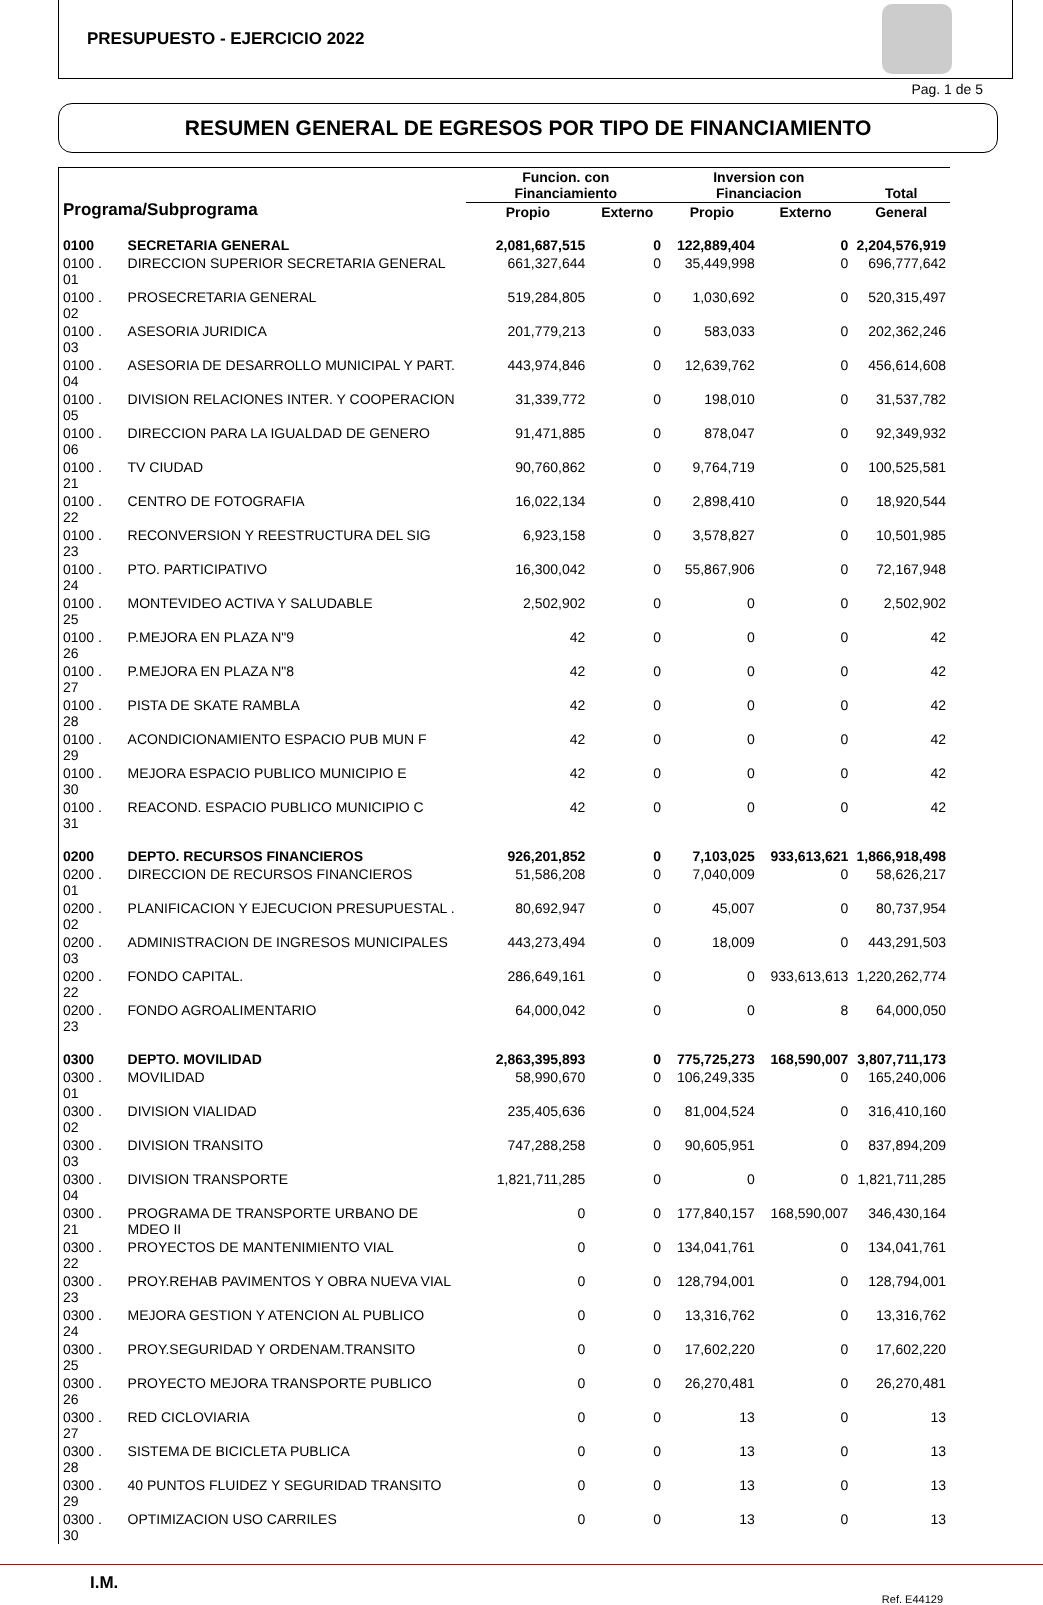PRESUPUESTO - EJERCICIO 2022
Pag. 1 de 5
RESUMEN GENERAL DE EGRESOS POR TIPO DE FINANCIAMIENTO
| Programa/Subprograma | | Funcion. con Financiamiento | | Inversion con Financiacion | | Total |
| --- | --- | --- | --- | --- | --- | --- |
| | | Propio | Externo | Propio | Externo | General |
| 0100 | SECRETARIA GENERAL | 2,081,687,515 | 0 | 122,889,404 | 0 | 2,204,576,919 |
| 0100 . 01 | DIRECCION SUPERIOR SECRETARIA GENERAL | 661,327,644 | 0 | 35,449,998 | 0 | 696,777,642 |
| 0100 . 02 | PROSECRETARIA GENERAL | 519,284,805 | 0 | 1,030,692 | 0 | 520,315,497 |
| 0100 . 03 | ASESORIA JURIDICA | 201,779,213 | 0 | 583,033 | 0 | 202,362,246 |
| 0100 . 04 | ASESORIA DE DESARROLLO MUNICIPAL Y PART. | 443,974,846 | 0 | 12,639,762 | 0 | 456,614,608 |
| 0100 . 05 | DIVISION RELACIONES INTER. Y COOPERACION | 31,339,772 | 0 | 198,010 | 0 | 31,537,782 |
| 0100 . 06 | DIRECCION PARA LA IGUALDAD DE GENERO | 91,471,885 | 0 | 878,047 | 0 | 92,349,932 |
| 0100 . 21 | TV CIUDAD | 90,760,862 | 0 | 9,764,719 | 0 | 100,525,581 |
| 0100 . 22 | CENTRO DE FOTOGRAFIA | 16,022,134 | 0 | 2,898,410 | 0 | 18,920,544 |
| 0100 . 23 | RECONVERSION Y REESTRUCTURA DEL SIG | 6,923,158 | 0 | 3,578,827 | 0 | 10,501,985 |
| 0100 . 24 | PTO. PARTICIPATIVO | 16,300,042 | 0 | 55,867,906 | 0 | 72,167,948 |
| 0100 . 25 | MONTEVIDEO ACTIVA Y SALUDABLE | 2,502,902 | 0 | 0 | 0 | 2,502,902 |
| 0100 . 26 | P.MEJORA EN PLAZA N"9 | 42 | 0 | 0 | 0 | 42 |
| 0100 . 27 | P.MEJORA EN PLAZA N"8 | 42 | 0 | 0 | 0 | 42 |
| 0100 . 28 | PISTA DE SKATE RAMBLA | 42 | 0 | 0 | 0 | 42 |
| 0100 . 29 | ACONDICIONAMIENTO ESPACIO PUB MUN F | 42 | 0 | 0 | 0 | 42 |
| 0100 . 30 | MEJORA ESPACIO PUBLICO MUNICIPIO E | 42 | 0 | 0 | 0 | 42 |
| 0100 . 31 | REACOND. ESPACIO PUBLICO MUNICIPIO C | 42 | 0 | 0 | 0 | 42 |
| 0200 | DEPTO. RECURSOS FINANCIEROS | 926,201,852 | 0 | 7,103,025 | 933,613,621 | 1,866,918,498 |
| 0200 . 01 | DIRECCION DE RECURSOS FINANCIEROS | 51,586,208 | 0 | 7,040,009 | 0 | 58,626,217 |
| 0200 . 02 | PLANIFICACION Y EJECUCION PRESUPUESTAL . | 80,692,947 | 0 | 45,007 | 0 | 80,737,954 |
| 0200 . 03 | ADMINISTRACION DE INGRESOS MUNICIPALES | 443,273,494 | 0 | 18,009 | 0 | 443,291,503 |
| 0200 . 22 | FONDO CAPITAL. | 286,649,161 | 0 | 0 | 933,613,613 | 1,220,262,774 |
| 0200 . 23 | FONDO AGROALIMENTARIO | 64,000,042 | 0 | 0 | 8 | 64,000,050 |
| 0300 | DEPTO. MOVILIDAD | 2,863,395,893 | 0 | 775,725,273 | 168,590,007 | 3,807,711,173 |
| 0300 . 01 | MOVILIDAD | 58,990,670 | 0 | 106,249,335 | 0 | 165,240,006 |
| 0300 . 02 | DIVISION VIALIDAD | 235,405,636 | 0 | 81,004,524 | 0 | 316,410,160 |
| 0300 . 03 | DIVISION TRANSITO | 747,288,258 | 0 | 90,605,951 | 0 | 837,894,209 |
| 0300 . 04 | DIVISION TRANSPORTE | 1,821,711,285 | 0 | 0 | 0 | 1,821,711,285 |
| 0300 . 21 | PROGRAMA DE TRANSPORTE URBANO DE MDEO II | 0 | 0 | 177,840,157 | 168,590,007 | 346,430,164 |
| 0300 . 22 | PROYECTOS DE MANTENIMIENTO VIAL | 0 | 0 | 134,041,761 | 0 | 134,041,761 |
| 0300 . 23 | PROY.REHAB PAVIMENTOS Y OBRA NUEVA VIAL | 0 | 0 | 128,794,001 | 0 | 128,794,001 |
| 0300 . 24 | MEJORA GESTION Y ATENCION AL PUBLICO | 0 | 0 | 13,316,762 | 0 | 13,316,762 |
| 0300 . 25 | PROY.SEGURIDAD Y ORDENAM.TRANSITO | 0 | 0 | 17,602,220 | 0 | 17,602,220 |
| 0300 . 26 | PROYECTO MEJORA TRANSPORTE PUBLICO | 0 | 0 | 26,270,481 | 0 | 26,270,481 |
| 0300 . 27 | RED CICLOVIARIA | 0 | 0 | 13 | 0 | 13 |
| 0300 . 28 | SISTEMA DE BICICLETA PUBLICA | 0 | 0 | 13 | 0 | 13 |
| 0300 . 29 | 40 PUNTOS FLUIDEZ Y SEGURIDAD TRANSITO | 0 | 0 | 13 | 0 | 13 |
| 0300 . 30 | OPTIMIZACION USO CARRILES | 0 | 0 | 13 | 0 | 13 |
I.M. Ref. E44129